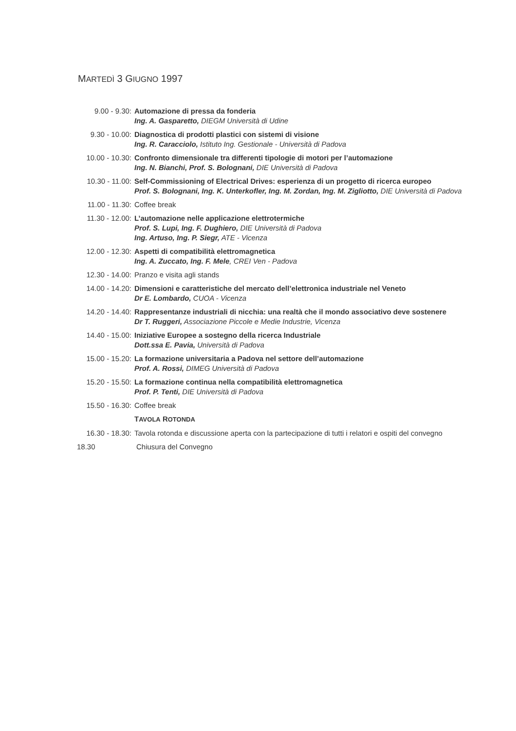MARTEDÌ 3 GIUGNO 1997
9.00 - 9.30: Automazione di pressa da fonderia
Ing. A. Gasparetto, DIEGM Università di Udine
9.30 - 10.00: Diagnostica di prodotti plastici con sistemi di visione
Ing. R. Caracciolo, Istituto Ing. Gestionale - Università di Padova
10.00 - 10.30:
Confronto dimensionale tra differenti tipologie di motori per l’automazione
Ing. N. Bianchi, Prof. S. Bolognani, DIE Università di Padova
10.30 - 11.00:
Self-Commissioning of Electrical Drives: esperienza di un progetto di ricerca europeo
Prof. S. Bolognani, Ing. K. Unterkofler, Ing. M. Zordan, Ing. M. Zigliotto, DIE Università di Padova
11.00 - 11.30:
Coffee break
11.30 - 12.00:
L’automazione nelle applicazione elettrotermiche
Prof. S. Lupi, Ing. F. Dughiero, DIE Università di Padova
Ing. Artuso, Ing. P. Siegr, ATE - Vicenza
12.00 - 12.30:
Aspetti di compatibilità elettromagnetica
Ing. A. Zuccato, Ing. F. Mele, CREI Ven - Padova
12.30 - 14.00:
Pranzo e visita agli stands
14.00 - 14.20:
Dimensioni e caratteristiche del mercato dell’elettronica industriale nel Veneto
Dr E. Lombardo, CUOA - Vicenza
14.20 - 14.40:
Rappresentanze industriali di nicchia: una realtà che il mondo associativo deve sostenere
Dr T. Ruggeri, Associazione Piccole e Medie Industrie, Vicenza
14.40 - 15.00:
Iniziative Europee a sostegno della ricerca Industriale
Dott.ssa E. Pavia, Università di Padova
15.00 - 15.20:
La formazione universitaria a Padova nel settore dell’automazione
Prof. A. Rossi, DIMEG Università di Padova
15.20 - 15.50:
La formazione continua nella compatibilità elettromagnetica
Prof. P. Tenti, DIE Università di Padova
15.50 - 16.30:
Coffee break
TAVOLA ROTONDA
16.30 - 18.30:
Tavola rotonda e discussione aperta con la partecipazione di tutti i relatori e ospiti del convegno
18.30 Chiusura del Convegno